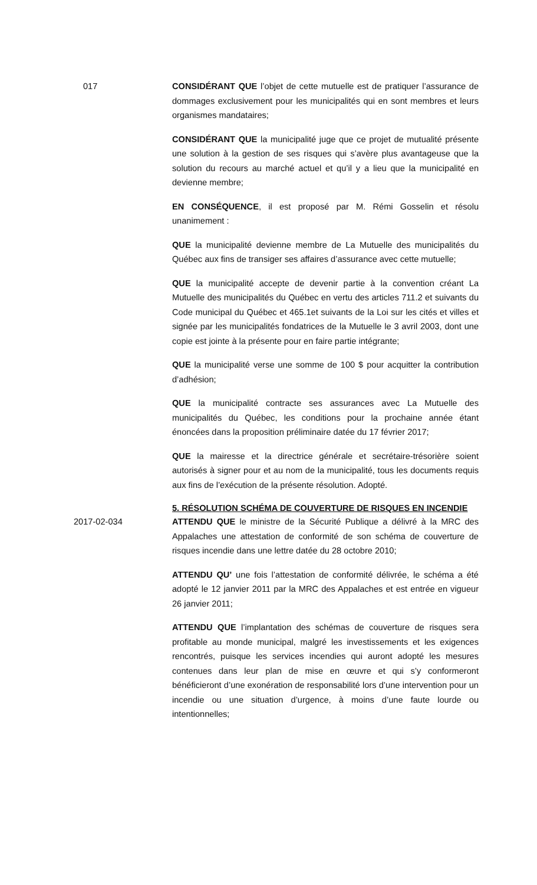017 CONSIDÉRANT QUE l’objet de cette mutuelle est de pratiquer l’assurance de dommages exclusivement pour les municipalités qui en sont membres et leurs organismes mandataires;
CONSIDÉRANT QUE la municipalité juge que ce projet de mutualité présente une solution à la gestion de ses risques qui s’avère plus avantageuse que la solution du recours au marché actuel et qu’il y a lieu que la municipalité en devienne membre;
EN CONSÉQUENCE, il est proposé par M. Rémi Gosselin et résolu unanimement :
QUE la municipalité devienne membre de La Mutuelle des municipalités du Québec aux fins de transiger ses affaires d’assurance avec cette mutuelle;
QUE la municipalité accepte de devenir partie à la convention créant La Mutuelle des municipalités du Québec en vertu des articles 711.2 et suivants du Code municipal du Québec et 465.1et suivants de la Loi sur les cités et villes et signée par les municipalités fondatrices de la Mutuelle le 3 avril 2003, dont une copie est jointe à la présente pour en faire partie intégrante;
QUE la municipalité verse une somme de 100 $ pour acquitter la contribution d’adhésion;
QUE la municipalité contracte ses assurances avec La Mutuelle des municipalités du Québec, les conditions pour la prochaine année étant énoncées dans la proposition préliminaire datée du 17 février 2017;
QUE la mairesse et la directrice générale et secrétaire-trésorière soient autorisés à signer pour et au nom de la municipalité, tous les documents requis aux fins de l’exécution de la présente résolution. Adopté.
5. RÉSOLUTION SCHÉMA DE COUVERTURE DE RISQUES EN INCENDIE
2017-02-034 ATTENDU QUE le ministre de la Sécurité Publique a délivré à la MRC des Appalaches une attestation de conformité de son schéma de couverture de risques incendie dans une lettre datée du 28 octobre 2010;
ATTENDU QU’ une fois l’attestation de conformité délivrée, le schéma a été adopté le 12 janvier 2011 par la MRC des Appalaches et est entrée en vigueur 26 janvier 2011;
ATTENDU QUE l’implantation des schémas de couverture de risques sera profitable au monde municipal, malgré les investissements et les exigences rencontrés, puisque les services incendies qui auront adopté les mesures contenues dans leur plan de mise en œuvre et qui s’y conformeront bénéficieront d’une exonération de responsabilité lors d’une intervention pour un incendie ou une situation d’urgence, à moins d’une faute lourde ou intentionnelles;